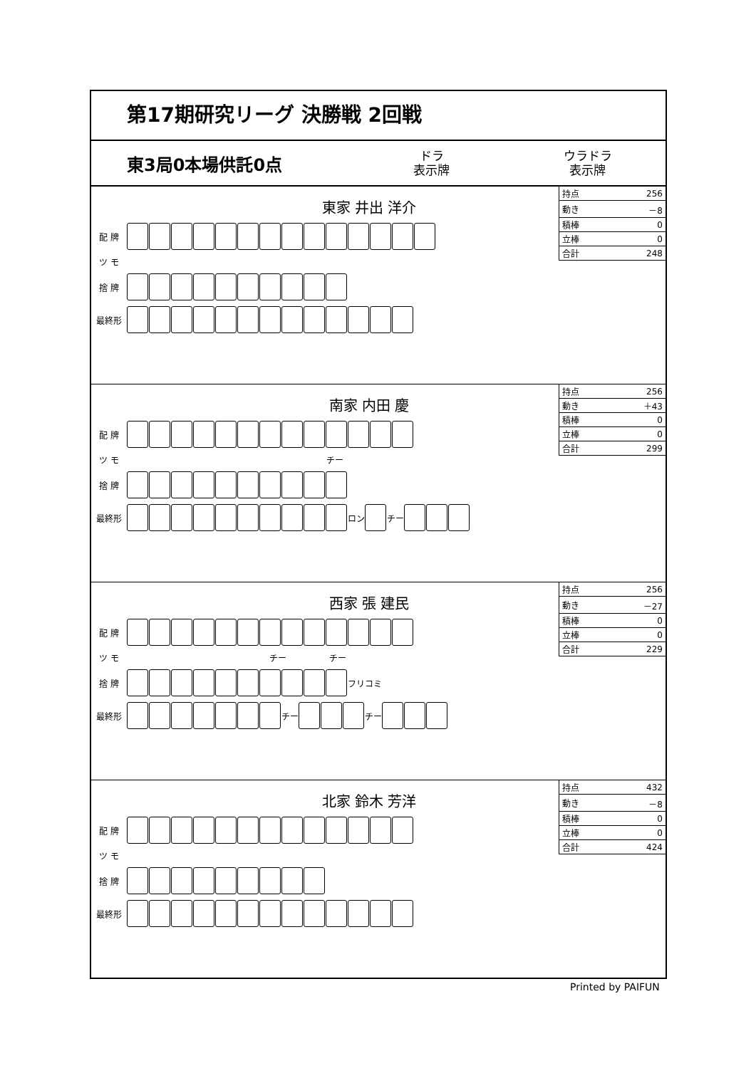第17期研究リーグ 決勝戦 2回戦
東3局0本場供託0点 ドラ
表示牌 ウラドラ
表示牌
東家 井出 洋介
| 持点 | 256 |
| 動き | －8 |
| 積棒 | 0 |
| 立棒 | 0 |
| 合計 | 248 |
配 牌
ツ モ
捨 牌
最終形
南家 内田 慶
| 持点 | 256 |
| 動き | ＋43 |
| 積棒 | 0 |
| 立棒 | 0 |
| 合計 | 299 |
配 牌
ツ モ チー
捨 牌
最終形 ロン チー
西家 張 建民
| 持点 | 256 |
| 動き | －27 |
| 積棒 | 0 |
| 立棒 | 0 |
| 合計 | 229 |
配 牌
ツ モ チー チー
捨 牌 フリコミ
最終形 チー チー
北家 鈴木 芳洋
| 持点 | 432 |
| 動き | －8 |
| 積棒 | 0 |
| 立棒 | 0 |
| 合計 | 424 |
配 牌
ツ モ
捨 牌
最終形
Printed by PAIFUN